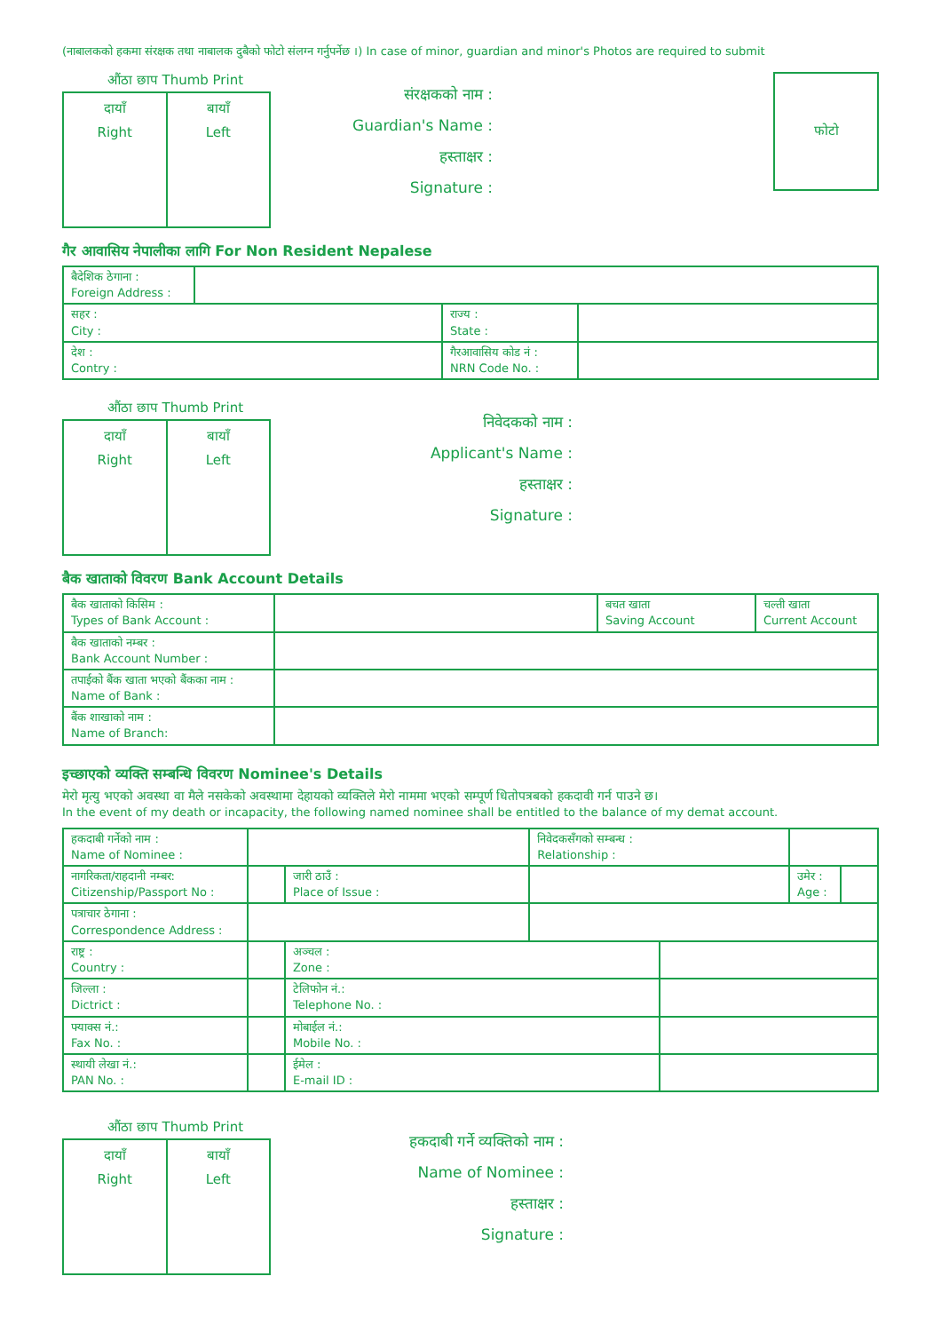(नाबालकको हकमा संरक्षक तथा नाबालक दुबैको फोटो संलग्न गर्नुपर्नेछ ।) In case of minor, guardian and minor's Photos are required to submit
औंठा छाप Thumb Print
दायाँ
Right
बायाँ
Left
संरक्षकको नाम :
Guardian's Name :
हस्ताक्षर :
Signature :
फोटो
गैर आवासिय नेपालीका लागि For Non Resident Nepalese
| बैदेशिक ठेगाना : Foreign Address : | | | |
| सहर : City : | | राज्य : State : | |
| देश : Contry : | | गैरआवासिय कोड नं : NRN Code No. : | |
औंठा छाप Thumb Print
दायाँ
Right
बायाँ
Left
निवेदकको नाम :
Applicant's Name :
हस्ताक्षर :
Signature :
बैक खाताको विवरण Bank Account Details
| बैक खाताको किसिम : Types of Bank Account : | | बचत खाता Saving Account | चल्ती खाता Current Account |
| बैक खाताको नम्बर : Bank Account Number : | | | |
| तपाईको बैंक खाता भएको बैंकका नाम : Name of Bank : | | | |
| बैंक शाखाको नाम : Name of Branch: | | | |
इच्छाएको व्यक्ति सम्बन्धि विवरण Nominee's Details
मेरो मृत्यु भएको अवस्था वा मैले नसकेको अवस्थामा देहायको व्यक्तिले मेरो नाममा भएको सम्पूर्ण धितोपत्रबको हकदावी गर्न पाउने छ।
In the event of my death or incapacity, the following named nominee shall be entitled to the balance of my demat account.
| हकदाबी गर्नेको नाम : Name of Nominee : | | | निवेदकसँगको सम्बन्ध : Relationship : | | | |
| नागरिकता/राहदानी नम्बर: Citizenship/Passport No : | | जारी ठाउँ : Place of Issue : | | | उमेर : Age : | |
| पत्राचार ठेगाना : Correspondence Address : | | | | | | |
| राष्ट्र : Country : | | अञ्चल : Zone : | | | | |
| जिल्ला : Dictrict : | | टेलिफोन नं.: Telephone No. : | | | | |
| फ्याक्स नं.: Fax No. : | | मोबाईल नं.: Mobile No. : | | | | |
| स्थायी लेखा नं.: PAN No. : | | ईमेल : E-mail ID : | | | | |
औंठा छाप Thumb Print
दायाँ
Right
बायाँ
Left
हकदाबी गर्ने व्यक्तिको नाम :
Name of Nominee :
हस्ताक्षर :
Signature :